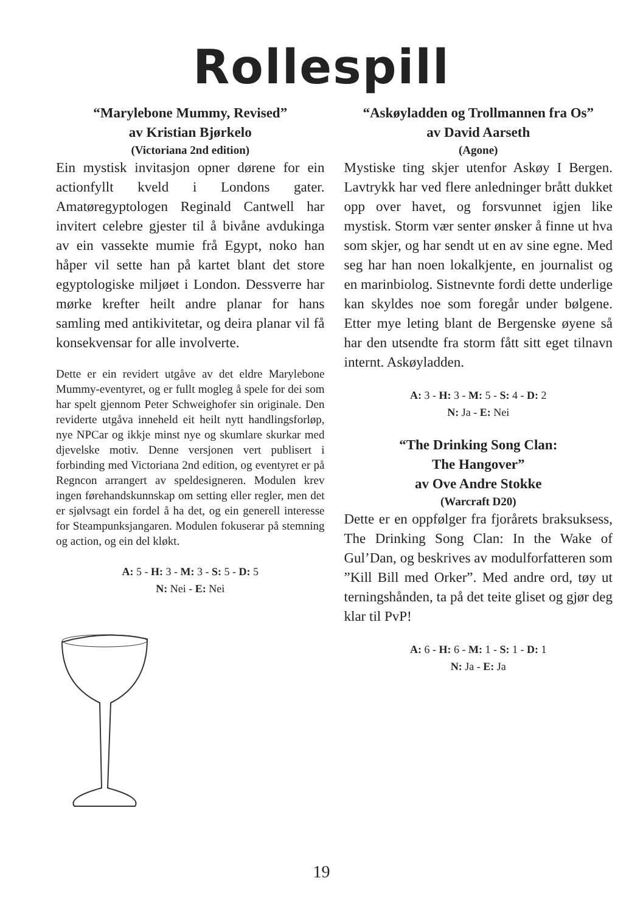Rollespill
“Marylebone Mummy, Revised”
av Kristian Bjørkelo
(Victoriana 2nd edition)
Ein mystisk invitasjon opner dørene for ein actionfyllt kveld i Londons gater. Amatøregyptologen Reginald Cantwell har invitert celebre gjester til å bivåne avdukinga av ein vassekte mumie frå Egypt, noko han håper vil sette han på kartet blant det store egyptologiske miljøet i London. Dessverre har mørke krefter heilt andre planar for hans samling med antikivitetar, og deira planar vil få konsekvensar for alle involverte.
Dette er ein revidert utgåve av det eldre Marylebone Mummy-eventyret, og er fullt mogleg å spele for dei som har spelt gjennom Peter Schweighofer sin originale. Den reviderte utgåva inneheld eit heilt nytt handlingsforløp, nye NPCar og ikkje minst nye og skumlare skurkar med djevelske motiv. Denne versjonen vert publisert i forbinding med Victoriana 2nd edition, og eventyret er på Regncon arrangert av speldesigneren. Modulen krev ingen førehandskunnskap om setting eller regler, men det er sjølvsagt ein fordel å ha det, og ein generell interesse for Steampunksjangaren. Modulen fokuserar på stemning og action, og ein del kløkt.
A: 5 - H: 3 - M: 3 - S: 5 - D: 5
N: Nei - E: Nei
“Askøyladden og Trollmannen fra Os”
av David Aarseth
(Agone)
Mystiske ting skjer utenfor Askøy I Bergen. Lavtrykk har ved flere anledninger brått dukket opp over havet, og forsvunnet igjen like mystisk. Storm vær senter ønsker å finne ut hva som skjer, og har sendt ut en av sine egne. Med seg har han noen lokalkjente, en journalist og en marinbiolog. Sistnevnte fordi dette underlige kan skyldes noe som foregår under bølgene. Etter mye leting blant de Bergenske øyene så har den utsendte fra storm fått sitt eget tilnavn internt. Askøyladden.
A: 3 - H: 3 - M: 5 - S: 4 - D: 2
N: Ja - E: Nei
“The Drinking Song Clan:
The Hangover”
av Ove Andre Stokke
(Warcraft D20)
Dette er en oppfølger fra fjorårets braksuksess, The Drinking Song Clan: In the Wake of Gul’Dan, og beskrives av modulforfatteren som ”Kill Bill med Orker”. Med andre ord, tøy ut terningshånden, ta på det teite gliset og gjør deg klar til PvP!
A: 6 - H: 6 - M: 1 - S: 1 - D: 1
N: Ja - E: Ja
19